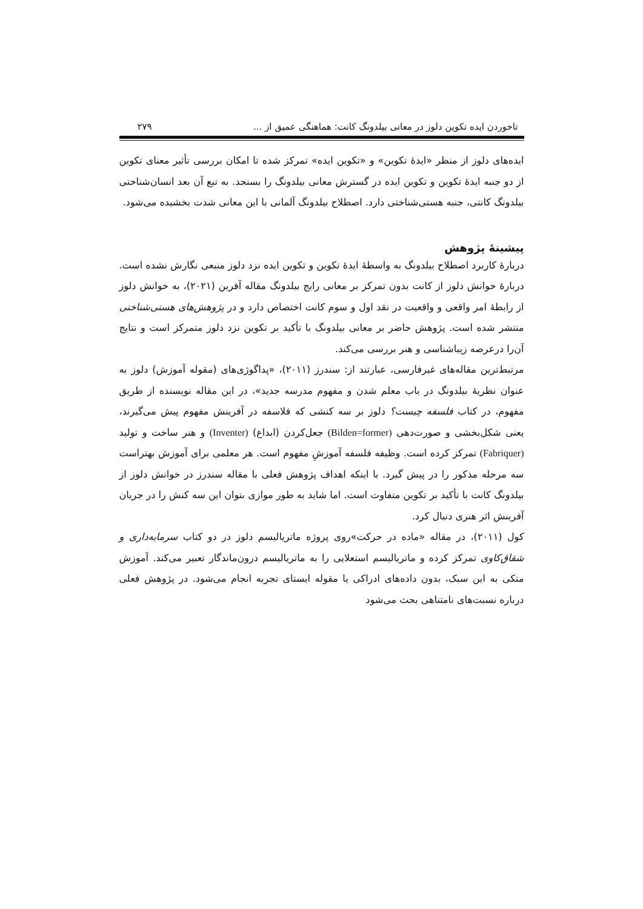تاخوردن ایده تکوین دلوز در معانی بیلدونگ کانت: هماهنگی عمیق از ... ۲۷۹
ایده‌های دلوز از منظر «ایدهٔ تکوین» و «تکوین ایده» تمرکز شده تا امکان بررسی تأثیر معنای تکوین از دو جنبه ایدهٔ تکوین و تکوین ایده در گسترش معانی بیلدونگ را بسنجد. به تبع آن بعد انسان‌شناختی بیلدونگ کانتی، جنبه هستی‌شناختی دارد. اصطلاح بیلدونگ آلمانی با این معانی شدت بخشیده می‌شود.
پیشینهٔ پژوهش
دربارهٔ کاربرد اصطلاح بیلدونگ به واسطهٔ ایدهٔ تکوین و تکوین ایده نزد دلوز منبعی نگارش نشده است. دربارهٔ خوانش دلوز از کانت بدون تمرکز بر معانی رایج بیلدونگ مقاله آفرین (۲۰۲۱)، به خوانش دلوز از رابطهٔ امر واقعی و واقعیت در نقد اول و سوم کانت اختصاص دارد و در پژوهش‌های هستی‌شناختی منتشر شده است. پژوهش حاضر بر معانی بیلدونگ با تأکید بر تکوین نزد دلوز متمرکز است و نتایج آن‌را درعرصه زیباشناسی و هنر بررسی می‌کند.
مرتبط‌ترین مقاله‌های غیرفارسی، عبارتند از: سندرز (۲۰۱۱)، «پداگوژی‌های (مقوله آموزش) دلوز به عنوان نظریهٔ بیلدونگ در باب معلم شدن و مفهوم مدرسه جدید»، در این مقاله نویسنده از طریق مفهوم، در کتاب فلسفه چیست؟ دلوز بر سه کنشی که فلاسفه در آفرینش مفهوم پیش می‌گیرند، یعنی شکل‌بخشی و صورت‌دهی (Bilden=former) جعل‌کردن (ابداع) (Inventer) و هنر ساخت و تولید (Fabriquer) تمرکز کرده است. وظیفه فلسفه آموزشِ مفهوم است. هر معلمی برای آموزش بهتراست سه مرحله مذکور را در پیش گیرد. با اینکه اهداف پژوهش فعلی با مقاله سندرز در خوانش دلوز از بیلدونگ کانت با تأکید بر تکوین متفاوت است. اما شاید به طور موازی بتوان این سه کنش را در جریان آفرینش اثر هنری دنبال کرد.
کول (۲۰۱۱)، در مقاله «ماده در حرکت»روی پروژه ماتریالیسم دلوز در دو کتاب سرمایه‌داری و شقاق‌کاوی تمرکز کرده و ماتریالیسم استعلایی را به ماتریالیسم درون‌ماندگار تعبیر می‌کند. آموزش متکی به این سبک، بدون داده‌های ادراکی یا مقوله ایستای تجربه انجام می‌شود. در پژوهش فعلی درباره نسبت‌های نامتناهی بحث می‌شود